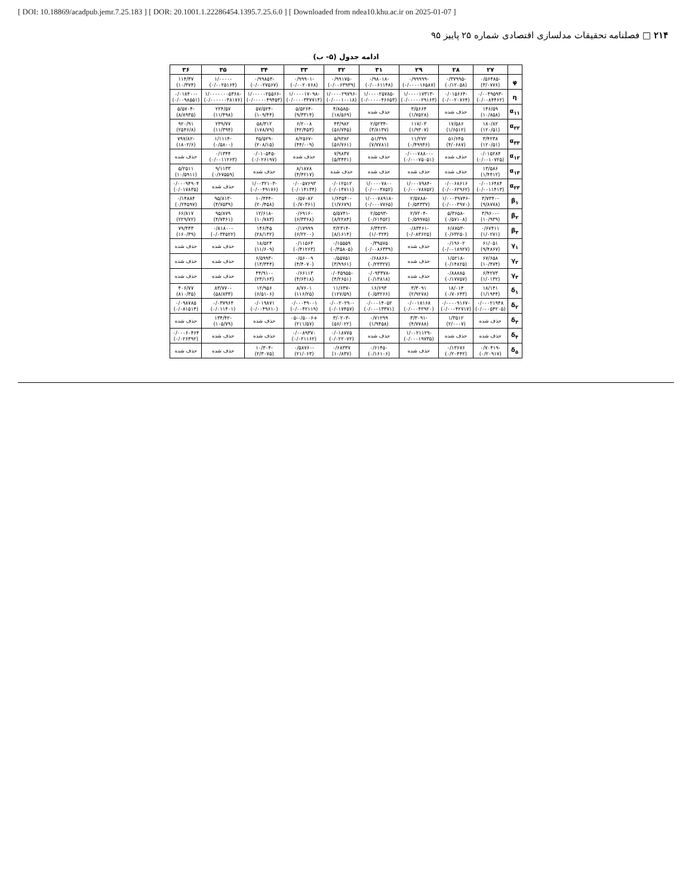[ DOI: 10.18869/acadpub.jemr.7.25.183 ] [ DOR: 20.1001.1.22286454.1395.7.25.6.0 ] [ Downloaded from ndea10.khu.ac.ir on 2025-01-07 ]
۲۱۴ □ فصلنامه تحقیقات مدلسازی اقتصادی شماره ۲۵ پاییز ۹۵
ادامه جدول (۵- ب)
| | ۲۷ | ۲۸ | ۲۹ | ۳۱ | ۳۲ | ۳۳ | ۳۴ | ۳۵ | ۳۶ |
| --- | --- | --- | --- | --- | --- | --- | --- | --- | --- |
| φ | -۰/۵۶۴۸۵ (۳/۰۷۷۶) | -۰/۳۷۹۹۵ (۰/۱۲۰۵۸) | -۰/۹۹۹۹۹ (۰/۰۰۰۰۱۶۵۸۷) | -۰/۹۸۰۱۸ (۰/۰۰۶۱۱۴۸) | -۰/۹۹۱۷۵ (۰/۰۰۶۳۹۳۹) | -۰/۹۹۹۰۱ (۰/۰۰۲۰۷۶۸) | -۰/۹۹۸۵۳ (۰/۰۰۲۷۵۶۷) | -۱/۰۰۰۰ (۰/۰۰۲۵۱۶۴) | ۱۱۴/۳۷ (۱۰/۳۷۴) |
| η | -۰/۰۰۴۹۵۹۳ (۰/۰۰۸۴۴۶۲) | -۰/۰۱۵۶۶۴ (۰/۰۰۲۰۷۶۴) | -۱/۰۰۰۰۱۷۳۱۳ (۰/۰۰۰۰۰۲۹۱۶۳) | -۱/۰۰۰۰۲۵۷۸۵ (۰/۰۰۰۰۰۴۶۶۵۳) | -۱/۰۰۰۰۲۹۷۹۶ (۰/۰۰۰۱۰۰۱۸) | -۱/۰۰۰۰۱۷۰۹۸ (۰/۰۰۰۰۳۳۷۷۱۳) | -۱/۰۰۰۰۰۲۵۵۶۶ (۰/۰۰۰۰۰۴۹۴۵۳) | -۱/۰۰۰۰۰۰۰۵۳۶۸ (۰/۰۰۰۰۰۰۳۸۱۷۶) | -۰/۰۱۸۴۰۰ (۰/۰۰۹۸۵۵۱) |
| α<sub>۱۱</sub> | ۱۴۶/۵۹ (۱۰/۸۵۸) | حذف شده | ۳/۵۶۶۴ (۱/۷۵۲۸) | حذف شده | -۴/۸۵۸۵ (۱۸/۵۶۹) | -۵/۵۲۶۴ (۹/۳۳۱۴) | -۵۷/۵۲۴ (۱۰۹/۴۴) | ۲۲۴/۵۷ (۱۱/۴۹۸) | -۵/۵۷۰۴ (۸/۸۹۳۵) |
| α<sub>۲۲</sub> | ۱۸۰/۸۲ (۱۲۰/۵۱) | ۱۷/۵۸۶ (۱/۶۵۱۲) | ۱۱۷/۰۳ (۱/۹۳۰۷) | -۲/۵۲۳۴ (۳/۸۱۳۷) | ۴۳/۹۸۲ (۵۶/۷۴۵) | ۶/۲۰۰۸ (۴۲/۴۵۳) | ۵۸/۳۱۲ (۱۷۸/۷۹) | ۲۳۹/۷۷ (۱۱/۳۹۴) | ۹۲۰/۹۱ (۲۵۴۶/۸) |
| α<sub>۳۳</sub> | ۳/۴۲۳۸ (۱۲۰/۵۱) | ۵۱/۶۴۵ (۴/۰۶۸۷) | ۱۱/۲۷۲ (۰/۴۹۹۴۶) | ۵۱/۳۹۹ (۷/۷۷۸۱) | ۵/۹۳۸۲ (۵۶/۷۶۱) | -۸/۲۵۶۷ (۴۴/۰۰۹) | -۳۵/۵۲۹ (۲۰۸/۱۵) | -۱/۱۱۱۴ (۰/۵۸۰۰) | -۷۹۷/۸۲ (۱۸۰۲/۶) |
| α<sub>۱۲</sub> | ۰/۰۱۵۲۸۴ (۰/۰۰۱۰۷۲۵) | حذف شده | -۰/۰۰۰۷۸۸۰۰ (۰/۰۰۰۷۵۰۵۱) | حذف شده | ۷/۹۸۳۷ (۵/۳۴۳۱) | حذف شده | -۰/۰۱۰۵۴۵ (۰/۰۲۶۱۹۷) | ۰/۱۳۴۴ (۰/۰۰۱۱۲۶۳) | حذف شده |
| α<sub>۱۳</sub> | ۱۳/۵۸۶ (۱/۴۴۱۲) | حذف شده | حذف شده | حذف شده | حذف شده | ۸/۱۸۷۸ (۴/۴۲۱۷) | حذف شده | ۹/۱۱۳۳ (۰/۶۷۵۵۹) | ۵/۲۵۱۱ (۱۰/۵۹۱۱) |
| α<sub>۲۳</sub> | ۰/۰۰۱۶۴۸۴ (۰/۰۰۱۱۴۱۳) | ۰/۰۰۶۸۶۱۶ (۰/۰۰۶۲۹۶۲) | -۱/۰۰۰۷۹۸۴ (۰/۰۰۰۷۸۷۵۲) | ۱/۰۰۰۰۷۸۰۰ (۰/۰۰۰۴۷۵۲) | ۰/۰۱۲۵۱۲ (۰/۰۱۴۷۱۱) | ۰/۰۰۵۷۶۹۳ (۰/۰۱۴۱۳۴) | -۱/۰۰۳۲۱۰۳ (۰/۰۰۴۹۱۷۶) | حذف شده | ۰/۰۰۰۹۴۹۰۴ (۰/۰۱۷۸۳۵) |
| β<sub>۱</sub> | -۳/۷۳۴۰ (۹/۸۷۷۸) | -۱/۰۰۰۳۹۷۴۶ (۰/۰۰۰۳۹۷۰) | -۲/۵۷۸۸ (۰/۵۴۳۳۷) | -۱/۰۰۰۷۸۹۱۸ (۰/۰۰۰۷۷۶۵) | -۱/۶۳۵۴۰ (۱/۷۶۷۹) | ۰/۵۷۰۸۲ (۰/۷۰۳۶۱) | -۱۰/۴۴۴ (۲۰/۴۵۸) | -۹۵/۸۱۳ (۴/۷۵۳۹) | ۰/۱۴۸۸۴ (۰/۲۴۵۹۷) |
| β<sub>۲</sub> | -۳/۹۶۰۰ (۱۰/۹۳۹) | -۵/۳۶۵۸ (۰/۵۷۱۰۸) | -۲/۷۲۰۴ (۰/۵۹۹۷۵) | -۲/۵۵۹۳ (۰/۶۱۴۵۲) | -۵/۵۷۴۱ (۸/۲۲۸۴) | ۰/۶۹۱۶۰ (۶/۳۳۶۸) | -۱۲/۶۱۸ (۱۰/۷۸۳) | ۹۵/۸۷۹ (۴/۷۴۶۱) | ۶۶/۸۱۷ (۲۲۹/۷۲) |
| β<sub>۳</sub> | ۰/۶۷۴۱۱ (۱/۰۲۷۱) | -۶/۸۷۵۳ (۰/۶۳۲۵۰) | -۰/۸۳۴۶۱ (۰/۰۸۳۶۲۵) | -۶/۳۴۲۳ (۱/۰۳۲۴) | -۳/۲۳۱۴ (۸/۱۶۱۴) | ۰/۱۷۹۹۹ (۶/۲۲۰۰) | ۱۴۶/۴۵ (۲۸/۱۳۲) | -۰/۸۱۸۰۰ (۰/۰۳۴۵۲۲) | ۷۹/۴۳۳ (۱۶۰/۳۹) |
| γ<sub>۱</sub> | ۶۱/۰۵۱ (۹/۴۸۶۷) | ۰/۱۹۶۰۲ (۰/۰۰۱۸۹۲۷) | حذف شده | ۰/۳۹۵۷۵ (۰/۰۰۸۶۳۳۹) | ۰/۱۵۵۵۹ (۰/۳۵۸۰۵) | ۰/۱۱۵۶۴ (۰/۴۱۲۶۳) | ۱۸/۵۲۴ (۱۱/۶۰۹) | حذف شده | حذف شده |
| γ<sub>۲</sub> | ۶۷/۶۵۸ (۱۰/۴۷۴) | -۱/۵۲۱۸ (۰/۱۴۸۲۵) | حذف شده | -۰/۶۸۸۶۶ (۰/۲۳۳۲۷) | ۰/۵۵۷۵۱ (۳/۹۹۶۱) | ۰/۵۶۰۰۹ (۴/۴۰۷۰) | -۶/۵۹۹۳ (۱۳/۳۴۴) | حذف شده | حذف شده |
| γ<sub>۳</sub> | ۶/۴۲۷۳ (۱/۰۱۳۲) | ۰/۸۸۸۸۵ (۰/۱۷۷۵۷) | حذف شده | -۰/۰۹۳۳۷۸ (۰/۱۳۸۱۸) | -۰/۰۳۵۹۵۵ (۴/۲۶۵۱) | ۰/۶۶۱۱۳ (۴/۶۴۱۸) | -۴۴/۹۱۰ (۲۳/۱۶۳) | حذف شده | حذف شده |
| δ<sub>۱</sub> | ۱۸/۱۴۱ (۱/۱۹۴۴) | ۱۸/۰۱۴ (۰/۷۰۶۴۳) | ۳/۳۰۹۱ (۲/۹۲۷۸) | ۱۶/۶۹۳ (۰/۵۳۲۶۶) | -۱۱/۶۳۷ (۱۲۷/۵۹) | ۸/۷۶۰۱ (۱۱۶/۲۵) | ۱۲/۹۵۶ (۶/۵۱۰۶) | -۸۳/۷۷۰ (۵۸/۸۳۳) | ۴۰۶/۷۷ (۸۱۰/۳۵) |
| δ<sub>۲</sub> | ۰/۰۰۰۲۱۹۴۸ (۰/۰۰۰۵۴۲۰۵) | ۰/۰۰۰۰۹۱۶۷۰ (۰/۰۰۰۴۲۷۱۷) | ۰/۰۰۱۸۱۶۸ (۰/۰۰۰۴۲۹۲۰) | ۰/۰۰۰۱۴۰۵۲ (۰/۰۰۰۱۳۳۷۱) | -۰/۰۰۲۰۲۹۰ (۰/۰۱۷۴۵۷) | ۰/۰۰۰۴۹۰۰۱ (۰/۰۰۴۲۱۱۹) | ۰/۰۱۹۸۷۱ (۰/۰۰۴۹۶۱۰) | ۰/۰۳۷۹۶۴ (۰/۰۱۱۴۰۱) | ۰/۰۹۸۷۸۵ (۰/۰۸۱۵۱۴) |
| δ<sub>۳</sub> | حذف شده | ۱/۳۵۱۲ (۲/۰۰۰۷) | -۳/۳۰۹۱ (۴/۷۷۸۸) | ۰/۷۱۲۹۹ (۱/۹۴۵۸) | -۳/۰۲۰۳ (۵۶/۰۲۲) | +۰۵-۰/۵۰۰۶ (۲۱۱/۵۷) | حذف شده | -۱۳۴/۴۲ (۱۰۵/۷۹) | حذف شده |
| δ<sub>۴</sub> | حذف شده | حذف شده | -۱/۰۰۲۱۱۲۹ (۰/۰۰۰۱۹۷۳۵) | حذف شده | ۰/۰۱۸۷۷۵ (۰/۰۲۲۰۷۲) | ۰/۰۰۸۹۳۷۰ (۰/۰۲۱۱۶۲) | حذف شده | حذف شده | ۰/۰۰۰۶۰۴۶۴ (۰/۰۲۶۳۹۲) |
| δ<sub>۵</sub> | -۰/۷۰۴۱۹ (۰/۲۰۹۱۷) | ۰/۱۳۶۷۶ (۰/۲۰۴۴۲) | حذف شده | ۰/۶۱۴۵۰ (۰/۱۶۱۰۶) | ۰/۶۸۳۳۷ (۱۰/۸۳۷) | -۰/۵۸۷۶۰ (۲۱/۰۶۳) | -۱۰/۳۰۴ (۲/۳۰۷۵) | حذف شده | حذف شده |